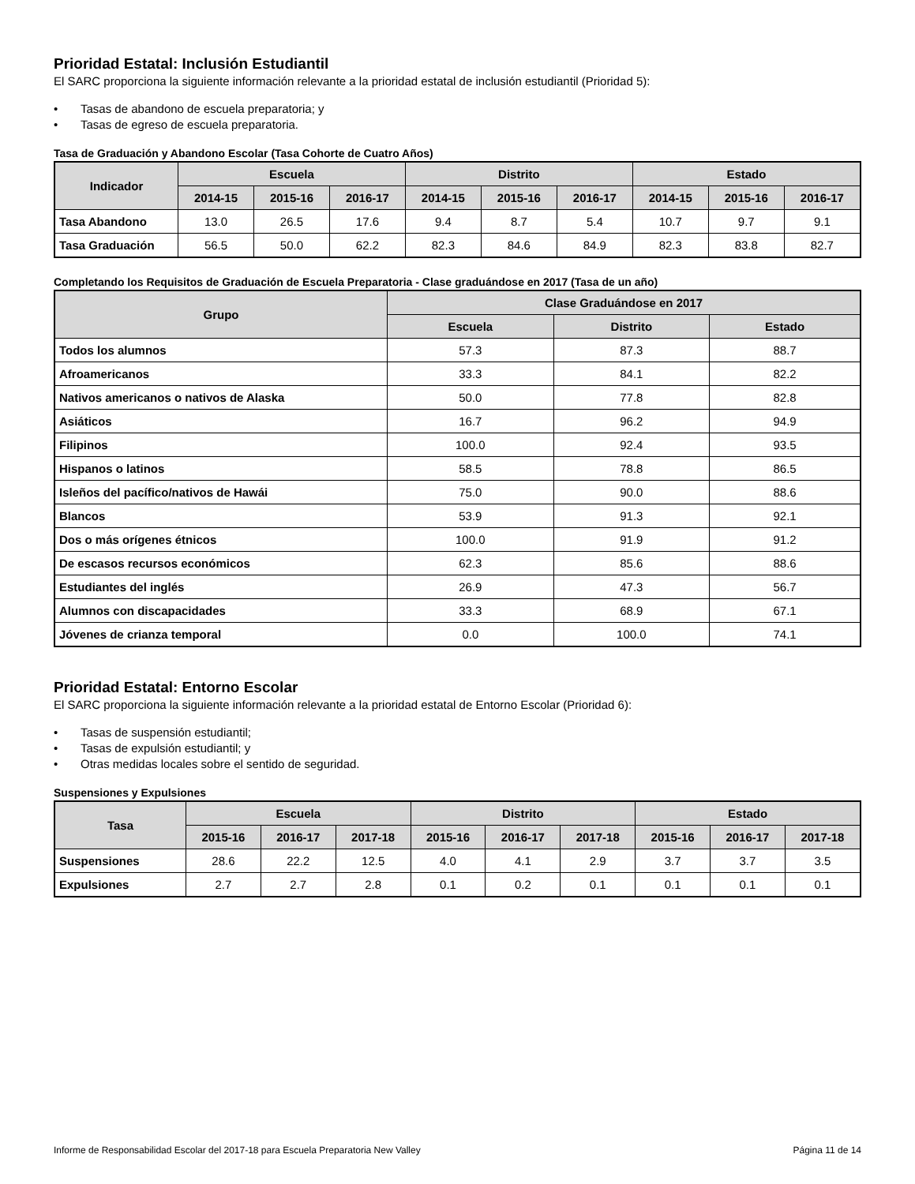Prioridad Estatal: Inclusión Estudiantil
El SARC proporciona la siguiente información relevante a la prioridad estatal de inclusión estudiantil (Prioridad 5):
• Tasas de abandono de escuela preparatoria; y
• Tasas de egreso de escuela preparatoria.
Tasa de Graduación y Abandono Escolar (Tasa Cohorte de Cuatro Años)
| Indicador | Escuela | | | Distrito | | | Estado | | |
| --- | --- | --- | --- | --- | --- | --- | --- | --- | --- |
| | 2014-15 | 2015-16 | 2016-17 | 2014-15 | 2015-16 | 2016-17 | 2014-15 | 2015-16 | 2016-17 |
| Tasa Abandono | 13.0 | 26.5 | 17.6 | 9.4 | 8.7 | 5.4 | 10.7 | 9.7 | 9.1 |
| Tasa Graduación | 56.5 | 50.0 | 62.2 | 82.3 | 84.6 | 84.9 | 82.3 | 83.8 | 82.7 |
Completando los Requisitos de Graduación de Escuela Preparatoria - Clase graduándose en 2017 (Tasa de un año)
| Grupo | Clase Graduándose en 2017 | | |
| --- | --- | --- | --- |
| | Escuela | Distrito | Estado |
| Todos los alumnos | 57.3 | 87.3 | 88.7 |
| Afroamericanos | 33.3 | 84.1 | 82.2 |
| Nativos americanos o nativos de Alaska | 50.0 | 77.8 | 82.8 |
| Asiáticos | 16.7 | 96.2 | 94.9 |
| Filipinos | 100.0 | 92.4 | 93.5 |
| Hispanos o latinos | 58.5 | 78.8 | 86.5 |
| Isleños del pacífico/nativos de Hawái | 75.0 | 90.0 | 88.6 |
| Blancos | 53.9 | 91.3 | 92.1 |
| Dos o más orígenes étnicos | 100.0 | 91.9 | 91.2 |
| De escasos recursos económicos | 62.3 | 85.6 | 88.6 |
| Estudiantes del inglés | 26.9 | 47.3 | 56.7 |
| Alumnos con discapacidades | 33.3 | 68.9 | 67.1 |
| Jóvenes de crianza temporal | 0.0 | 100.0 | 74.1 |
Prioridad Estatal: Entorno Escolar
El SARC proporciona la siguiente información relevante a la prioridad estatal de Entorno Escolar (Prioridad 6):
• Tasas de suspensión estudiantil;
• Tasas de expulsión estudiantil; y
• Otras medidas locales sobre el sentido de seguridad.
Suspensiones y Expulsiones
| Tasa | Escuela | | | Distrito | | | Estado | | |
| --- | --- | --- | --- | --- | --- | --- | --- | --- | --- |
| | 2015-16 | 2016-17 | 2017-18 | 2015-16 | 2016-17 | 2017-18 | 2015-16 | 2016-17 | 2017-18 |
| Suspensiones | 28.6 | 22.2 | 12.5 | 4.0 | 4.1 | 2.9 | 3.7 | 3.7 | 3.5 |
| Expulsiones | 2.7 | 2.7 | 2.8 | 0.1 | 0.2 | 0.1 | 0.1 | 0.1 | 0.1 |
Informe de Responsabilidad Escolar del 2017-18 para Escuela Preparatoria New Valley Página 11 de 14